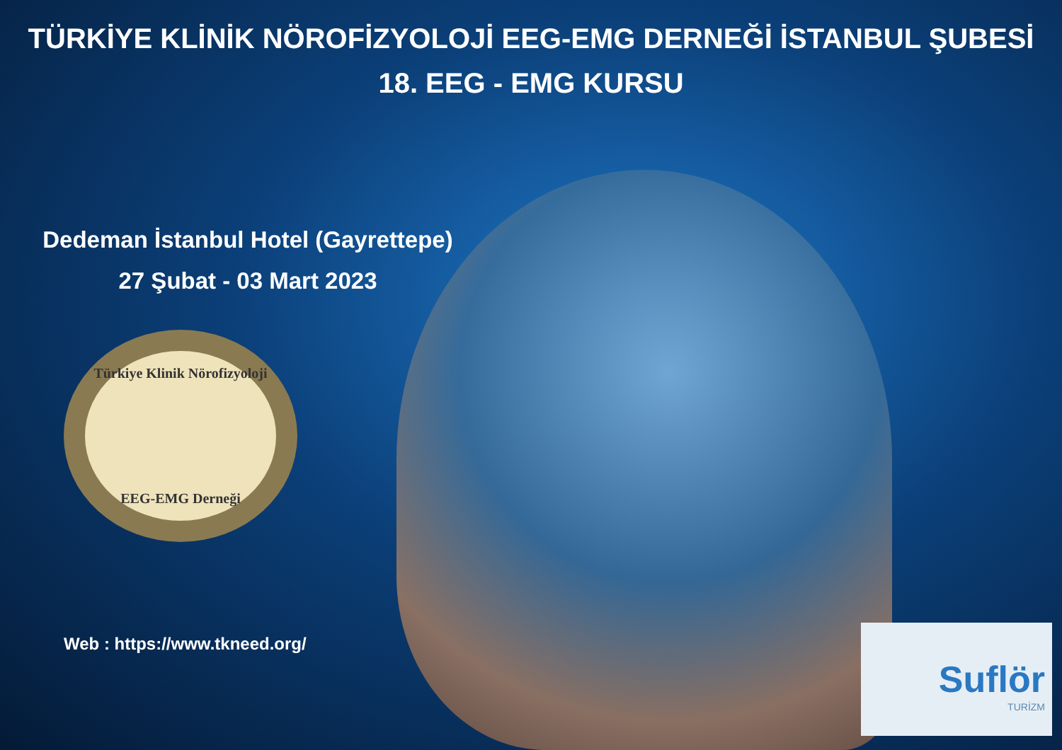TÜRKİYE KLİNİK NÖROFİZYOLOJİ EEG-EMG DERNEĞİ İSTANBUL ŞUBESİ
18. EEG - EMG KURSU
Dedeman İstanbul Hotel (Gayrettepe)
27 Şubat - 03 Mart 2023
Türkiye Klinik Nörofizyoloji
EEG-EMG Derneği
Web : https://www.tkneed.org/
Suflör
TURİZM